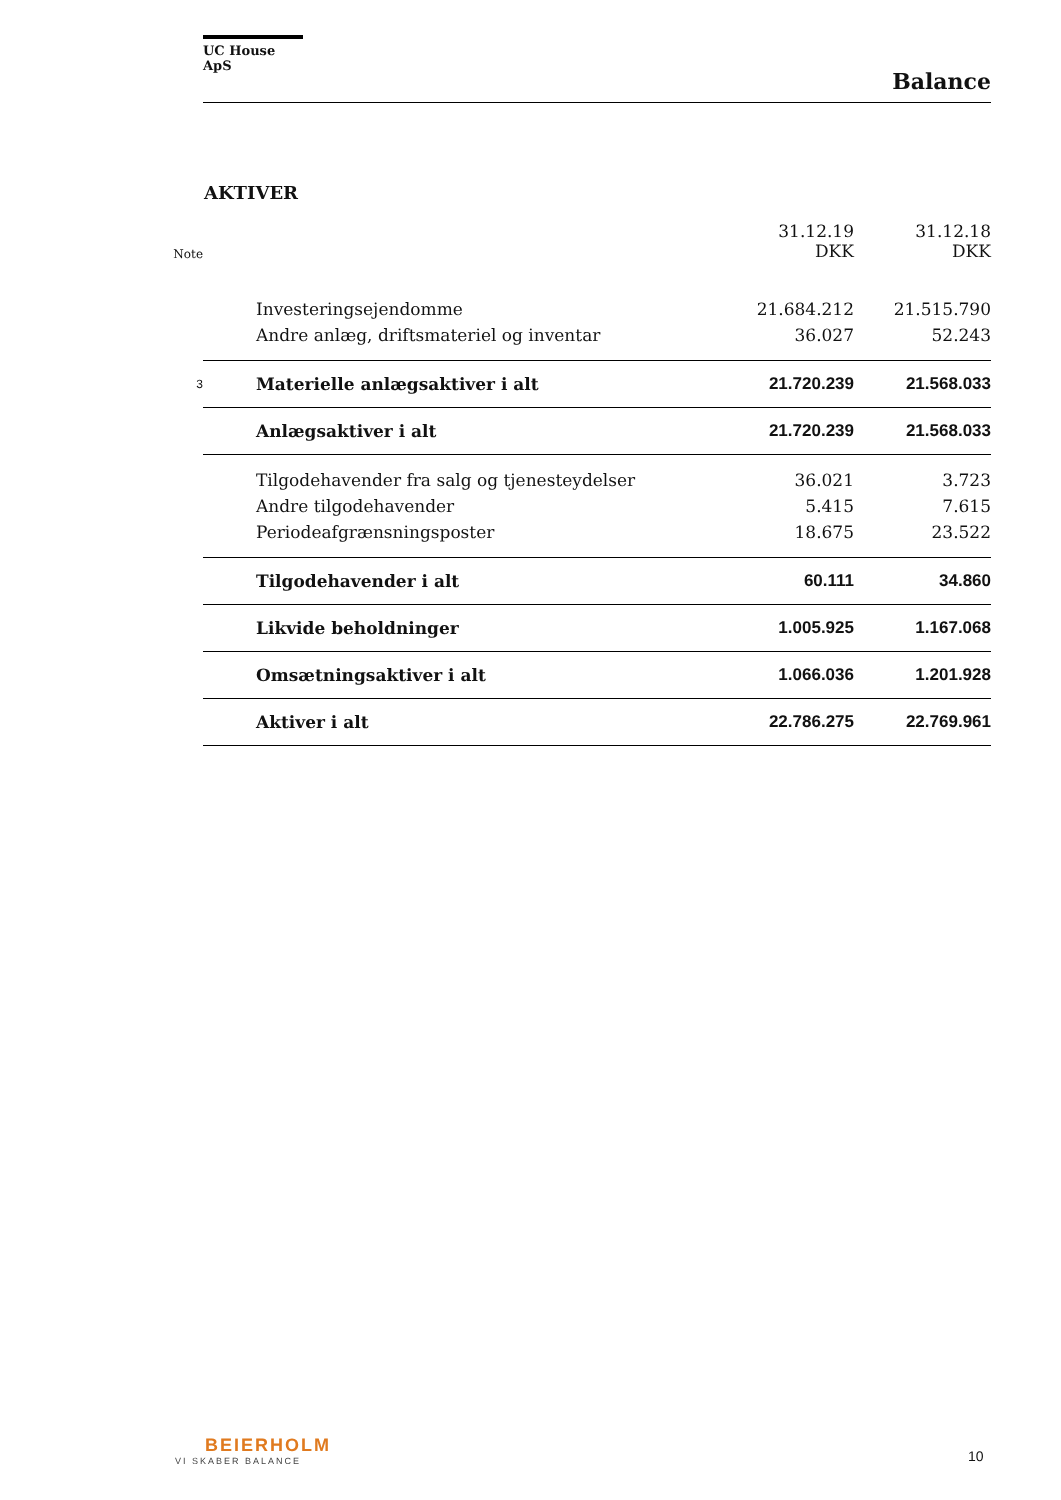UC House ApS
Balance
AKTIVER
| Note | | 31.12.19 DKK | 31.12.18 DKK |
| | Investeringsejendomme | 21.684.212 | 21.515.790 |
| | Andre anlæg, driftsmateriel og inventar | 36.027 | 52.243 |
| 3 | Materielle anlægsaktiver i alt | 21.720.239 | 21.568.033 |
| | Anlægsaktiver i alt | 21.720.239 | 21.568.033 |
| | Tilgodehavender fra salg og tjenesteydelser | 36.021 | 3.723 |
| | Andre tilgodehavender | 5.415 | 7.615 |
| | Periodeafgrænsningsposter | 18.675 | 23.522 |
| | Tilgodehavender i alt | 60.111 | 34.860 |
| | Likvide beholdninger | 1.005.925 | 1.167.068 |
| | Omsætningsaktiver i alt | 1.066.036 | 1.201.928 |
| | Aktiver i alt | 22.786.275 | 22.769.961 |
BEIERHOLM
VI SKABER BALANCE
10